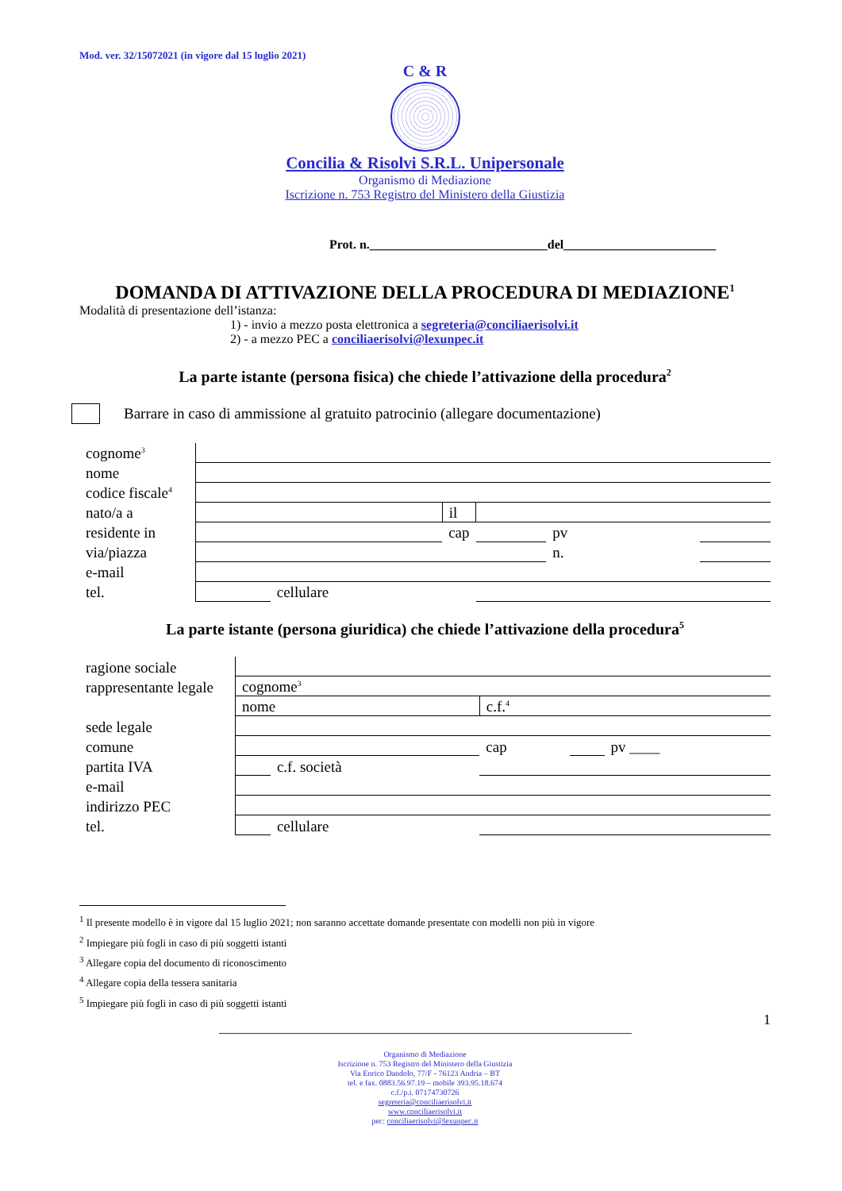Mod. ver. 32/15072021 (in vigore dal 15 luglio 2021)
C & R
Concilia & Risolvi S.R.L. Unipersonale
Organismo di Mediazione
Iscrizione n. 753 Registro del Ministero della Giustizia
Prot. n.____________________________del________________________
DOMANDA DI ATTIVAZIONE DELLA PROCEDURA DI MEDIAZIONE<sup>1</sup>
Modalità di presentazione dell’istanza:
1) - invio a mezzo posta elettronica a segreteria@conciliaerisolvi.it
2) - a mezzo PEC a conciliaerisolvi@lexunpec.it
La parte istante (persona fisica) che chiede l’attivazione della procedura<sup>2</sup>
Barrare in caso di ammissione al gratuito patrocinio (allegare documentazione)
| cognome<sup>3</sup> | | | | | | |
| nome | | | | | | |
| codice fiscale<sup>4</sup> | | | | | | |
| nato/a a | | | il | | | |
| residente in | | | cap | | pv | |
| via/piazza | | | | | n. | |
| e-mail | | | | | | |
| tel. | | cellulare | | | | |
La parte istante (persona giuridica) che chiede l’attivazione della procedura<sup>5</sup>
| ragione sociale | | | | | |
| rappresentante legale | cognome<sup>3</sup> | | | | |
| | nome | | c.f.<sup>4</sup> | | |
| sede legale | | | | | |
| comune | | | cap | | pv ____ |
| partita IVA | | c.f. società | | | |
| e-mail | | | | | |
| indirizzo PEC | | | | | |
| tel. | | cellulare | | | |
<sup>1</sup> Il presente modello è in vigore dal 15 luglio 2021; non saranno accettate domande presentate con modelli non più in vigore
<sup>2</sup> Impiegare più fogli in caso di più soggetti istanti
<sup>3</sup> Allegare copia del documento di riconoscimento
<sup>4</sup> Allegare copia della tessera sanitaria
<sup>5</sup> Impiegare più fogli in caso di più soggetti istanti
1
Organismo di Mediazione
Iscrizione n. 753 Registro del Ministero della Giustizia
Via Enrico Dandolo, 77/F - 76123 Andria – BT
tel. e fax. 0883.56.97.19 – mobile 393.95.18.674
c.f./p.i. 07174730726
segreteria@conciliaerisolvi.it
www.conciliaerisolvi.it
pec: conciliaerisolvi@lexunpec.it